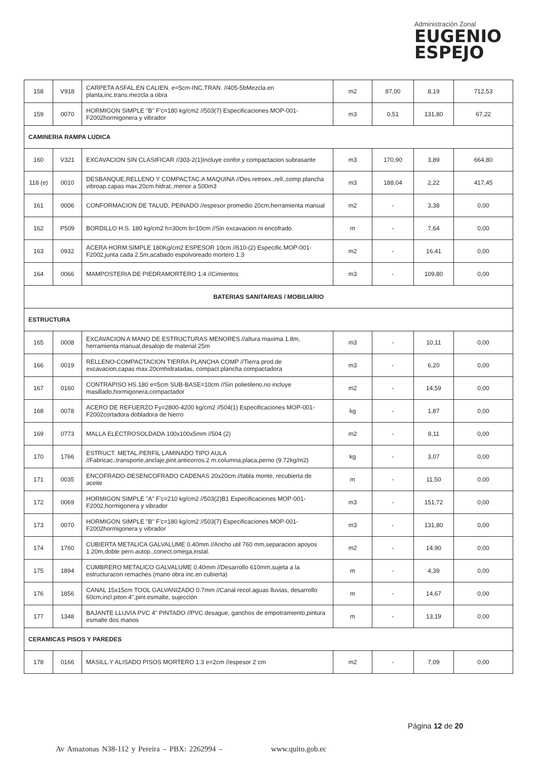Administración Zonal
EUGENIO
ESPEJO
| 158 | V918 | CARPETA ASFAL.EN CALIEN. e=5cm-INC.TRAN. //405-5bMezcla.en planta,inc.trans.mezcla a obra | m2 | 87,00 | 8,19 | 712,53 |
| 159 | 0070 | HORMIGON SIMPLE "B" F'c=180 kg/cm2 //503(7) Especificaciones MOP-001-F2002hormigonera y vibrador | m3 | 0,51 | 131,80 | 67,22 |
| CAMINERIA RAMPA LUDICA | | | | | | |
| 160 | V321 | EXCAVACION SIN CLASIFICAR //303-2(1)Incluye confor.y compactacion subrasante | m3 | 170,90 | 3,89 | 664,80 |
| 118 (e) | 0010 | DESBANQUE,RELLENO Y COMPACTAC.A MAQUINA //Des.retroex.,rell.,comp.plancha vibroap.capas max.20cm hidrat.,menor a 500m3 | m3 | 188,04 | 2,22 | 417,45 |
| 161 | 0006 | CONFORMACION DE TALUD, PEINADO //espesor promedio 20cm,herramienta manual | m2 | - | 3,38 | 0,00 |
| 162 | P509 | BORDILLO H.S. 180 kg/cm2 h=30cm b=10cm //Sin excavacion ni encofrado. | m | - | 7,64 | 0,00 |
| 163 | 0932 | ACERA HORM.SIMPLE 180Kg/cm2 ESPESOR 10cm //610-(2) Especific.MOP-001-F2002,junta cada 2.5m,acabado espolvoreado mortero 1:3 | m2 | - | 16,41 | 0,00 |
| 164 | 0066 | MAMPOSTERIA DE PIEDRAMORTERO 1:4 //Cimientos | m3 | - | 109,80 | 0,00 |
| BATERIAS SANITARIAS / MOBILIARIO | | | | | | |
| ESTRUCTURA | | | | | | |
| 165 | 0008 | EXCAVACION A MANO DE ESTRUCTURAS MENORES //altura maxima 1.8m, herramienta manual,desalojo de material 25m | m3 | - | 10,11 | 0,00 |
| 166 | 0019 | RELLENO-COMPACTACION TIERRA PLANCHA COMP //Tierra prod.de excavacion,capas max.20cmhidratadas, compact.plancha compactadora | m3 | - | 6,20 | 0,00 |
| 167 | 0160 | CONTRAPISO HS.180 e=5cm SUB-BASE=10cm //Sin polietileno,no incluye masillado,hormigonera,compactador | m2 | - | 14,59 | 0,00 |
| 168 | 0078 | ACERO DE REFUERZO Fy=2800-4200 kg/cm2 //504(1) Especificaciones MOP-001-F2002cortadora dobladora de hierro | kg | - | 1,87 | 0,00 |
| 169 | 0773 | MALLA ELECTROSOLDADA 100x100x5mm //504 (2) | m2 | - | 8,11 | 0,00 |
| 170 | 1766 | ESTRUCT. METAL.PERFIL LAMINADO TIPO AULA //Fabricac.,transporte,anclaje,pint.anticorros.2 m.columna,placa,perno (9.72kg/m2) | kg | - | 3,07 | 0,00 |
| 171 | 0035 | ENCOFRADO-DESENCOFRADO CADENAS 20x20cm //tabla monte, recubierta de aceite | m | - | 11,50 | 0,00 |
| 172 | 0069 | HORMIGON SIMPLE "A" F'c=210 kg/cm2 //503(2)B1 Especificaciones MOP-001-F2002,hormigonera y vibrador | m3 | - | 151,72 | 0,00 |
| 173 | 0070 | HORMIGON SIMPLE "B" F'c=180 kg/cm2 //503(7) Especificaciones MOP-001-F2002hormigonera y vibrador | m3 | - | 131,80 | 0,00 |
| 174 | 1760 | CUBIERTA METALICA GALVALUME 0.40mm //Ancho util 760 mm,separacion apoyos 1.20m,doble pern.autop.,conect.omega,instal. | m2 | - | 14,90 | 0,00 |
| 175 | 1894 | CUMBRERO METALICO GALVALUME 0.40mm //Desarrollo 610mm,sujeta a la estructuracon remaches (mano obra inc.en cubierta) | m | - | 4,39 | 0,00 |
| 176 | 1856 | CANAL 15x15cm TOOL GALVANIZADO 0.7mm //Canal recol.aguas lluvias, desarrollo 60cm,incl.piton 4",pint.esmalte, sujección | m | - | 14,67 | 0,00 |
| 177 | 1348 | BAJANTE LLUVIA PVC 4" PINTADO //PVC desague, ganchos de empotramiento,pintura esmalte dos manos | m | - | 13,19 | 0,00 |
| CERAMICAS PISOS Y PAREDES | | | | | | |
| 178 | 0166 | MASILL.Y ALISADO PISOS MORTERO 1:3 e=2cm //espesor 2 cm | m2 | - | 7,09 | 0,00 |
Página 12 de 20
Av Amazonas N38-112 y Pereira – PBX: 2262994 – www.quito.gob.ec